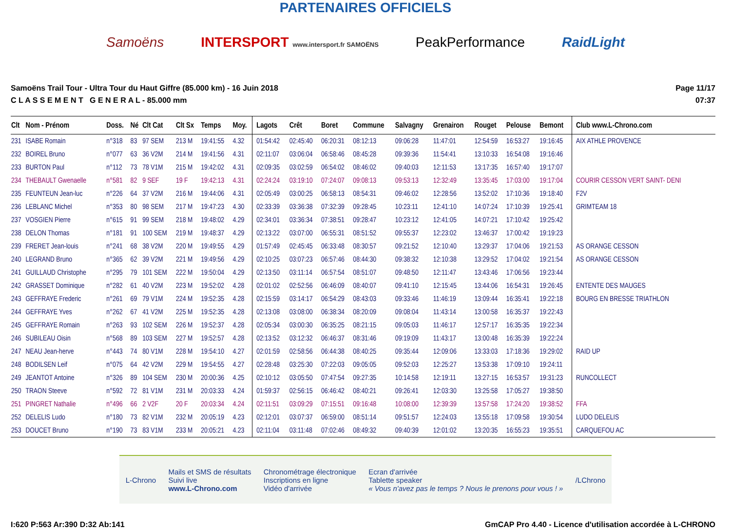PARTENAIRES OFFICIELS
Samoëns INTERSPORT www.intersport.fr SAMOËNS PeakPerformance RaidLight
Samoëns Trail Tour - Ultra Tour du Haut Giffre (85.000 km) - 16 Juin 2018
C L A S S E M E N T G E N E R A L - 85.000 mm
Page 11/17
07:37
| Clt | Nom - Prénom | Doss. | Né | Clt Cat | Clt Sx | Temps | Moy. | Lagots | Crêt | Boret | Commune | Salvagny | Grenairon | Rouget | Pelouse | Bemont | Club www.L-Chrono.com |
| --- | --- | --- | --- | --- | --- | --- | --- | --- | --- | --- | --- | --- | --- | --- | --- | --- | --- |
| 231 | ISABE Romain | n°318 | 83 | 97 SEM | 213 M | 19:41:55 | 4.32 | 01:54:42 | 02:45:40 | 06:20:31 | 08:12:13 | 09:06:28 | 11:47:01 | 12:54:59 | 16:53:27 | 19:16:45 | AIX ATHLE PROVENCE |
| 232 | BOIREL Bruno | n°077 | 63 | 36 V2M | 214 M | 19:41:56 | 4.31 | 02:11:07 | 03:06:04 | 06:58:46 | 08:45:28 | 09:39:36 | 11:54:41 | 13:10:33 | 16:54:08 | 19:16:46 | |
| 233 | BURTON Paul | n°112 | 73 | 78 V1M | 215 M | 19:42:02 | 4.31 | 02:09:35 | 03:02:59 | 06:54:02 | 08:46:02 | 09:40:03 | 12:11:53 | 13:17:35 | 16:57:40 | 19:17:07 | |
| 234 | THEBAULT Gwenaelle | n°581 | 82 | 9 SEF | 19 F | 19:42:13 | 4.31 | 02:24:24 | 03:19:10 | 07:24:07 | 09:08:13 | 09:53:13 | 12:32:49 | 13:35:45 | 17:03:00 | 19:17:04 | COURIR CESSON VERT SAINT- DENI |
| 235 | FEUNTEUN Jean-luc | n°226 | 64 | 37 V2M | 216 M | 19:44:06 | 4.31 | 02:05:49 | 03:00:25 | 06:58:13 | 08:54:31 | 09:46:02 | 12:28:56 | 13:52:02 | 17:10:36 | 19:18:40 | F2V |
| 236 | LEBLANC Michel | n°353 | 80 | 98 SEM | 217 M | 19:47:23 | 4.30 | 02:33:39 | 03:36:38 | 07:32:39 | 09:28:45 | 10:23:11 | 12:41:10 | 14:07:24 | 17:10:39 | 19:25:41 | GRIMTEAM 18 |
| 237 | VOSGIEN Pierre | n°615 | 91 | 99 SEM | 218 M | 19:48:02 | 4.29 | 02:34:01 | 03:36:34 | 07:38:51 | 09:28:47 | 10:23:12 | 12:41:05 | 14:07:21 | 17:10:42 | 19:25:42 | |
| 238 | DELON Thomas | n°181 | 91 | 100 SEM | 219 M | 19:48:37 | 4.29 | 02:13:22 | 03:07:00 | 06:55:31 | 08:51:52 | 09:55:37 | 12:23:02 | 13:46:37 | 17:00:42 | 19:19:23 | |
| 239 | FRERET Jean-louis | n°241 | 68 | 38 V2M | 220 M | 19:49:55 | 4.29 | 01:57:49 | 02:45:45 | 06:33:48 | 08:30:57 | 09:21:52 | 12:10:40 | 13:29:37 | 17:04:06 | 19:21:53 | AS ORANGE CESSON |
| 240 | LEGRAND Bruno | n°365 | 62 | 39 V2M | 221 M | 19:49:56 | 4.29 | 02:10:25 | 03:07:23 | 06:57:46 | 08:44:30 | 09:38:32 | 12:10:38 | 13:29:52 | 17:04:02 | 19:21:54 | AS ORANGE CESSON |
| 241 | GUILLAUD Christophe | n°295 | 79 | 101 SEM | 222 M | 19:50:04 | 4.29 | 02:13:50 | 03:11:14 | 06:57:54 | 08:51:07 | 09:48:50 | 12:11:47 | 13:43:46 | 17:06:56 | 19:23:44 | |
| 242 | GRASSET Dominique | n°282 | 61 | 40 V2M | 223 M | 19:52:02 | 4.28 | 02:01:02 | 02:52:56 | 06:46:09 | 08:40:07 | 09:41:10 | 12:15:45 | 13:44:06 | 16:54:31 | 19:26:45 | ENTENTE DES MAUGES |
| 243 | GEFFRAYE Frederic | n°261 | 69 | 79 V1M | 224 M | 19:52:35 | 4.28 | 02:15:59 | 03:14:17 | 06:54:29 | 08:43:03 | 09:33:46 | 11:46:19 | 13:09:44 | 16:35:41 | 19:22:18 | BOURG EN BRESSE TRIATHLON |
| 244 | GEFFRAYE Yves | n°262 | 67 | 41 V2M | 225 M | 19:52:35 | 4.28 | 02:13:08 | 03:08:00 | 06:38:34 | 08:20:09 | 09:08:04 | 11:43:14 | 13:00:58 | 16:35:37 | 19:22:43 | |
| 245 | GEFFRAYE Romain | n°263 | 93 | 102 SEM | 226 M | 19:52:37 | 4.28 | 02:05:34 | 03:00:30 | 06:35:25 | 08:21:15 | 09:05:03 | 11:46:17 | 12:57:17 | 16:35:35 | 19:22:34 | |
| 246 | SUBILEAU Oisin | n°568 | 89 | 103 SEM | 227 M | 19:52:57 | 4.28 | 02:13:52 | 03:12:32 | 06:46:37 | 08:31:46 | 09:19:09 | 11:43:17 | 13:00:48 | 16:35:39 | 19:22:24 | |
| 247 | NEAU Jean-herve | n°443 | 74 | 80 V1M | 228 M | 19:54:10 | 4.27 | 02:01:59 | 02:58:56 | 06:44:38 | 08:40:25 | 09:35:44 | 12:09:06 | 13:33:03 | 17:18:36 | 19:29:02 | RAID UP |
| 248 | BODILSEN Leif | n°075 | 64 | 42 V2M | 229 M | 19:54:55 | 4.27 | 02:28:48 | 03:25:30 | 07:22:03 | 09:05:05 | 09:52:03 | 12:25:27 | 13:53:38 | 17:09:10 | 19:24:11 | |
| 249 | JEANTOT Antoine | n°326 | 89 | 104 SEM | 230 M | 20:00:36 | 4.25 | 02:10:12 | 03:05:50 | 07:47:54 | 09:27:35 | 10:14:58 | 12:19:11 | 13:27:15 | 16:53:57 | 19:31:23 | RUNCOLLECT |
| 250 | TRAON Steeve | n°592 | 72 | 81 V1M | 231 M | 20:03:33 | 4.24 | 01:59:37 | 02:56:15 | 06:46:42 | 08:40:21 | 09:26:41 | 12:03:30 | 13:25:58 | 17:05:27 | 19:38:50 | |
| 251 | PINGRET Nathalie | n°496 | 66 | 2 V2F | 20 F | 20:03:34 | 4.24 | 02:11:51 | 03:09:29 | 07:15:51 | 09:16:48 | 10:08:00 | 12:39:39 | 13:57:58 | 17:24:20 | 19:38:52 | FFA |
| 252 | DELELIS Ludo | n°180 | 73 | 82 V1M | 232 M | 20:05:19 | 4.23 | 02:12:01 | 03:07:37 | 06:59:00 | 08:51:14 | 09:51:57 | 12:24:03 | 13:55:18 | 17:09:58 | 19:30:54 | LUDO DELELIS |
| 253 | DOUCET Bruno | n°190 | 73 | 83 V1M | 233 M | 20:05:21 | 4.23 | 02:11:04 | 03:11:48 | 07:02:46 | 08:49:32 | 09:40:39 | 12:01:02 | 13:20:35 | 16:55:23 | 19:35:51 | CARQUEFOU AC |
L-Chrono Mails et SMS de résultats
Suivi live
www.L-Chrono.com Chronométrage électronique
Inscriptions en ligne
Vidéo d'arrivée Ecran d'arrivée
Tablette speaker
« Vous n'avez pas le temps ? Nous le prenons pour vous ! » /LChrono
I:620 P:563 Ar:390 D:32 Ab:141 GmCAP Pro 4.40 - Licence d'utilisation accordée à L-CHRONO